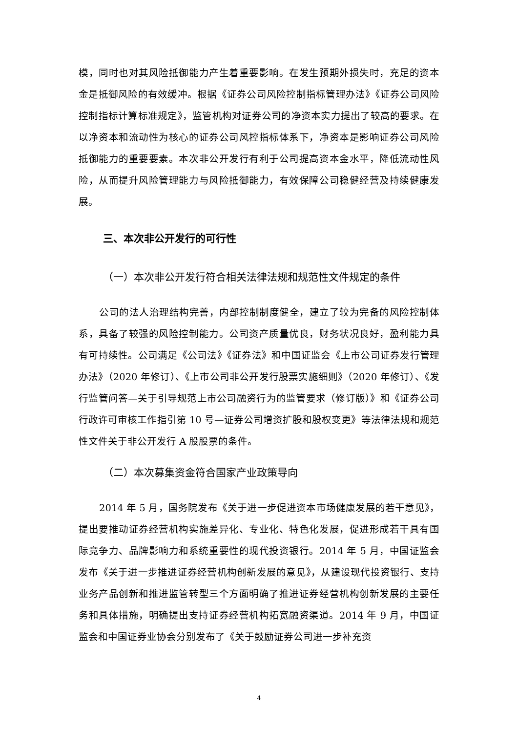模，同时也对其风险抵御能力产生着重要影响。在发生预期外损失时，充足的资本金是抵御风险的有效缓冲。根据《证券公司风险控制指标管理办法》《证券公司风险控制指标计算标准规定》，监管机构对证券公司的净资本实力提出了较高的要求。在以净资本和流动性为核心的证券公司风控指标体系下，净资本是影响证券公司风险抵御能力的重要要素。本次非公开发行有利于公司提高资本金水平，降低流动性风险，从而提升风险管理能力与风险抵御能力，有效保障公司稳健经营及持续健康发展。
三、本次非公开发行的可行性
（一）本次非公开发行符合相关法律法规和规范性文件规定的条件
公司的法人治理结构完善，内部控制制度健全，建立了较为完备的风险控制体系，具备了较强的风险控制能力。公司资产质量优良，财务状况良好，盈利能力具有可持续性。公司满足《公司法》《证券法》和中国证监会《上市公司证券发行管理办法》（2020 年修订）、《上市公司非公开发行股票实施细则》（2020 年修订）、《发行监管问答—关于引导规范上市公司融资行为的监管要求（修订版）》和《证券公司行政许可审核工作指引第 10 号—证券公司增资扩股和股权变更》等法律法规和规范性文件关于非公开发行 A 股股票的条件。
（二）本次募集资金符合国家产业政策导向
2014 年 5 月，国务院发布《关于进一步促进资本市场健康发展的若干意见》，提出要推动证券经营机构实施差异化、专业化、特色化发展，促进形成若干具有国际竞争力、品牌影响力和系统重要性的现代投资银行。2014 年 5 月，中国证监会发布《关于进一步推进证券经营机构创新发展的意见》，从建设现代投资银行、支持业务产品创新和推进监管转型三个方面明确了推进证券经营机构创新发展的主要任务和具体措施，明确提出支持证券经营机构拓宽融资渠道。2014 年 9 月，中国证监会和中国证券业协会分别发布了《关于鼓励证券公司进一步补充资
4